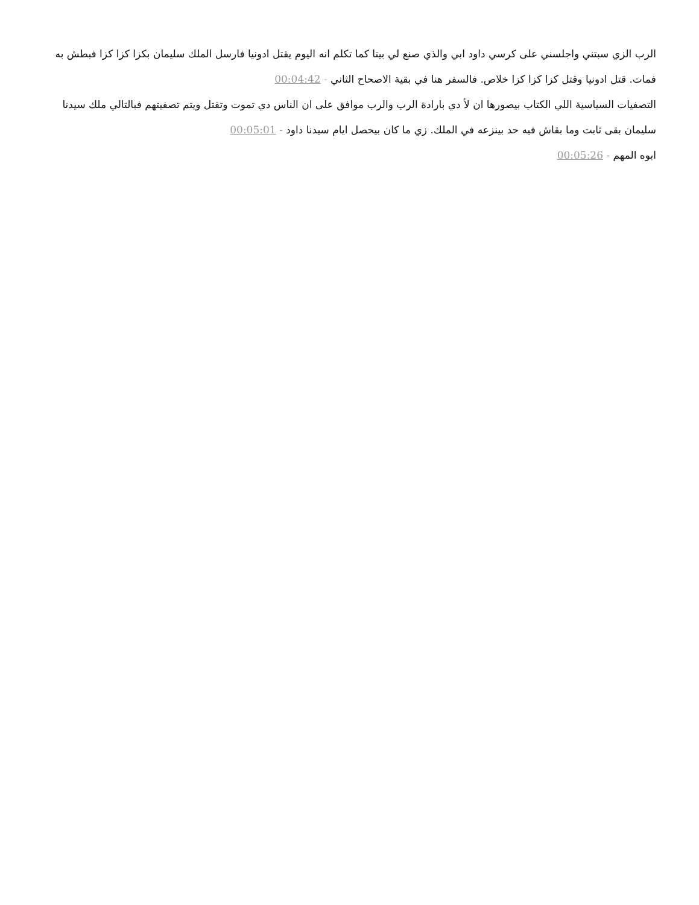الرب الزي سبتني واجلسني على كرسي داود ابي والذي صنع لي بيتا كما تكلم انه اليوم يقتل ادونيا فارسل الملك سليمان بكزا كزا كزا فبطش به فمات. قتل ادونيا وقتل كزا كزا كزا خلاص. فالسفر هنا في بقية الاصحاح الثاني - 00:04:42
التصفيات السياسية اللي الكتاب بيصورها ان لأ دي بارادة الرب والرب موافق على ان الناس دي تموت وتقتل ويتم تصفيتهم فبالتالي ملك سيدنا سليمان بقى ثابت وما بقاش فيه حد بينزعه في الملك. زي ما كان بيحصل ايام سيدنا داود - 00:05:01
ابوه المهم - 00:05:26